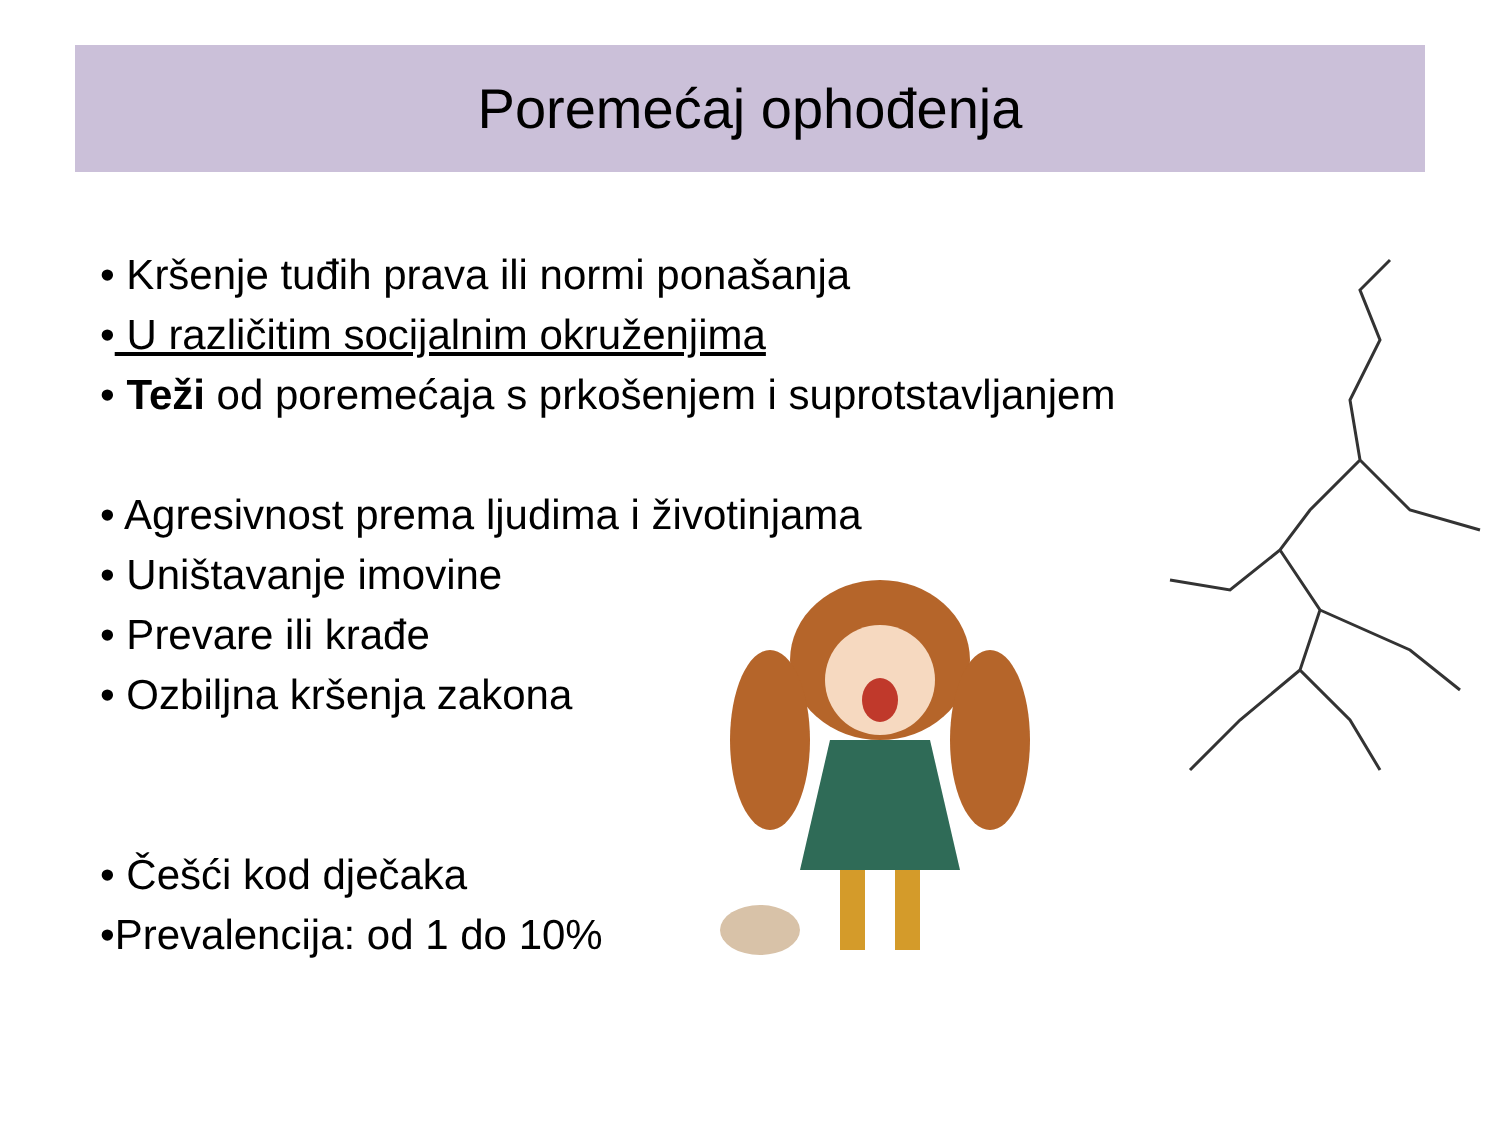Poremećaj ophođenja
• Kršenje tuđih prava ili normi ponašanja
• U različitim socijalnim okruženjima
• Teži od poremećaja s prkošenjem i suprotstavljanjem
• Agresivnost prema ljudima i životinjama
• Uništavanje imovine
• Prevare ili krađe
• Ozbiljna kršenja zakona
• Češći kod dječaka
•Prevalencija: od 1 do 10%